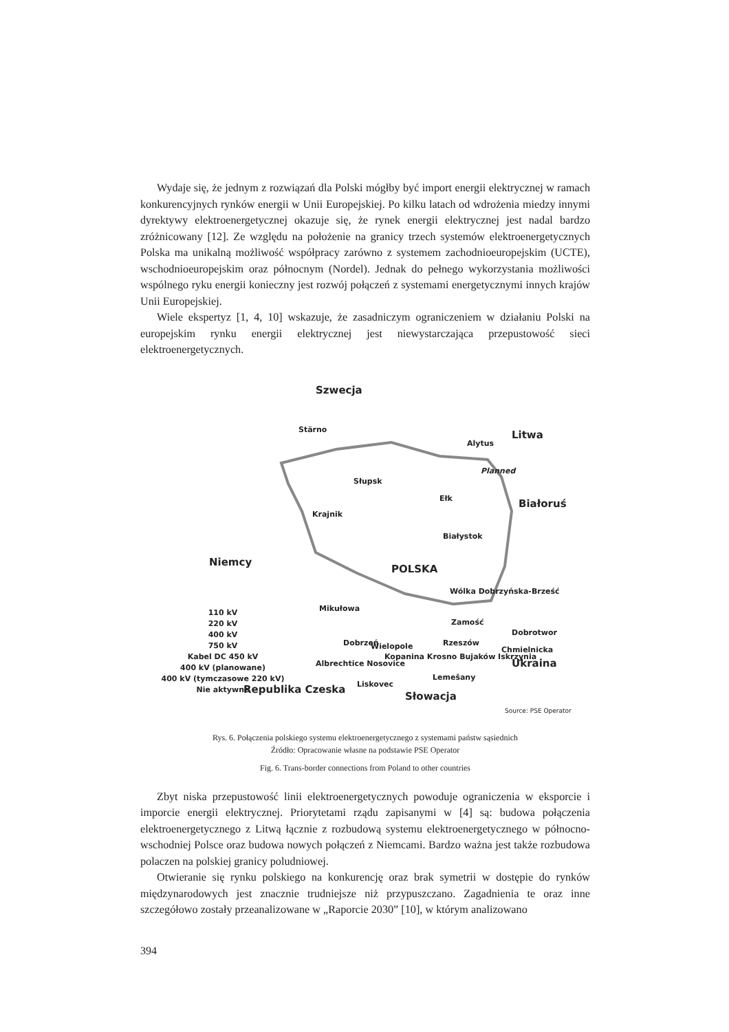Wydaje się, że jednym z rozwiązań dla Polski mógłby być import energii elektrycznej w ramach konkurencyjnych rynków energii w Unii Europejskiej. Po kilku latach od wdrożenia miedzy innymi dyrektywy elektroenergetycznej okazuje się, że rynek energii elektrycznej jest nadal bardzo zróżnicowany [12]. Ze względu na położenie na granicy trzech systemów elektroenergetycznych Polska ma unikalną możliwość współpracy zarówno z systemem zachodnioeuropejskim (UCTE), wschodnioeuropejskim oraz północnym (Nordel). Jednak do pełnego wykorzystania możliwości wspólnego ryku energii konieczny jest rozwój połączeń z systemami energetycznymi innych krajów Unii Europejskiej.
Wiele ekspertyz [1, 4, 10] wskazuje, że zasadniczym ograniczeniem w działaniu Polski na europejskim rynku energii elektrycznej jest niewystarczająca przepustowość sieci elektroenergetycznych.
Szwecja
Stärno Litwa
Alytus
Planned
Słupsk
Ełk Białoruś
Krajnik
Białystok
Niemcy
POLSKA
Wólka Dobrzyńska-Brześć
Mikułowa 110 kV
220 kV
400 kV
750 kV
Kabel DC 450 kV
400 kV (planowane)
400 kV (tymczasowe 220 kV)
Nie aktywne
Zamość
Dobrotwor
Dobrzeń Wielopole Rzeszów
Kopanina Krosno Bujaków Iskrzynia
Chmielnicka
Albrechtice Nosovice Ukraina
Lemešany
Liskovec Republika Czeska
Słowacja
Source: PSE Operator
Rys. 6. Połączenia polskiego systemu elektroenergetycznego z systemami państw sąsiednich
Źródło: Opracowanie własne na podstawie PSE Operator
Fig. 6. Trans-border connections from Poland to other countries
Zbyt niska przepustowość linii elektroenergetycznych powoduje ograniczenia w eksporcie i imporcie energii elektrycznej. Priorytetami rządu zapisanymi w [4] są: budowa połączenia elektroenergetycznego z Litwą łącznie z rozbudową systemu elektroenergetycznego w północno-wschodniej Polsce oraz budowa nowych połączeń z Niemcami. Bardzo ważna jest także rozbudowa polaczen na polskiej granicy poludniowej.
Otwieranie się rynku polskiego na konkurencję oraz brak symetrii w dostępie do rynków międzynarodowych jest znacznie trudniejsze niż przypuszczano. Zagadnienia te oraz inne szczegółowo zostały przeanalizowane w „Raporcie 2030” [10], w którym analizowano
394